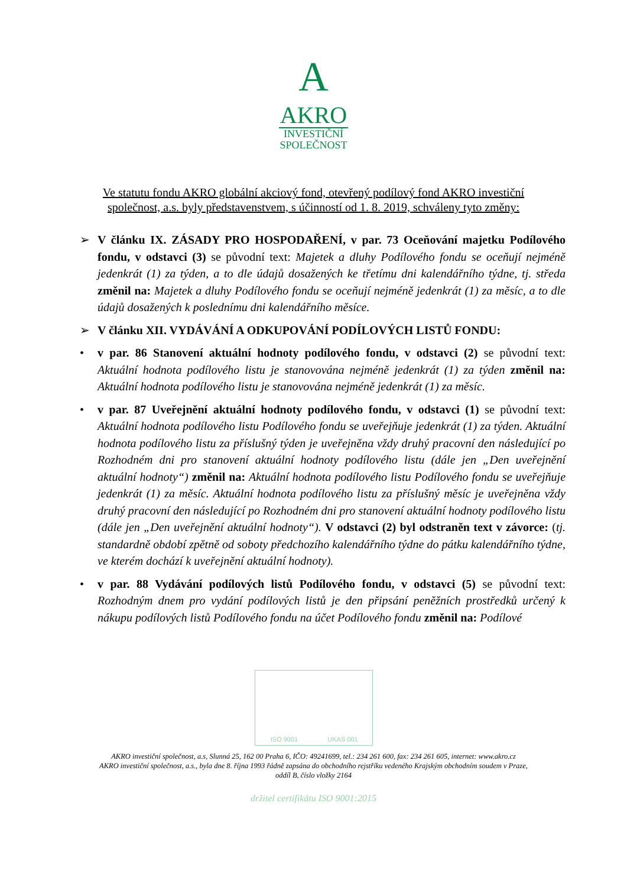A
AKRO
INVESTIČNÍ
SPOLEČNOST
Ve statutu fondu AKRO globální akciový fond, otevřený podílový fond AKRO investiční společnost, a.s. byly představenstvem, s účinností od 1. 8. 2019, schváleny tyto změny:
➢ V článku IX. ZÁSADY PRO HOSPODAŘENÍ, v par. 73 Oceňování majetku Podílového fondu, v odstavci (3) se původní text: Majetek a dluhy Podílového fondu se oceňují nejméně jedenkrát (1) za týden, a to dle údajů dosažených ke třetímu dni kalendářního týdne, tj. středa změnil na: Majetek a dluhy Podílového fondu se oceňují nejméně jedenkrát (1) za měsíc, a to dle údajů dosažených k poslednímu dni kalendářního měsíce.
➢ V článku XII. VYDÁVÁNÍ A ODKUPOVÁNÍ PODÍLOVÝCH LISTŮ FONDU:
• v par. 86 Stanovení aktuální hodnoty podílového fondu, v odstavci (2) se původní text: Aktuální hodnota podílového listu je stanovována nejméně jedenkrát (1) za týden změnil na: Aktuální hodnota podílového listu je stanovována nejméně jedenkrát (1) za měsíc.
• v par. 87 Uveřejnění aktuální hodnoty podílového fondu, v odstavci (1) se původní text: Aktuální hodnota podílového listu Podílového fondu se uveřejňuje jedenkrát (1) za týden. Aktuální hodnota podílového listu za příslušný týden je uveřejněna vždy druhý pracovní den následující po Rozhodném dni pro stanovení aktuální hodnoty podílového listu (dále jen „Den uveřejnění aktuální hodnoty“) změnil na: Aktuální hodnota podílového listu Podílového fondu se uveřejňuje jedenkrát (1) za měsíc. Aktuální hodnota podílového listu za příslušný měsíc je uveřejněna vždy druhý pracovní den následující po Rozhodném dni pro stanovení aktuální hodnoty podílového listu (dále jen „Den uveřejnění aktuální hodnoty“). V odstavci (2) byl odstraněn text v závorce: (tj. standardně období zpětně od soboty předchozího kalendářního týdne do pátku kalendářního týdne, ve kterém dochází k uveřejnění aktuální hodnoty).
• v par. 88 Vydávání podílových listů Podílového fondu, v odstavci (5) se původní text: Rozhodným dnem pro vydání podílových listů je den připsání peněžních prostředků určený k nákupu podílových listů Podílového fondu na účet Podílového fondu změnil na: Podílové
ISO 9001 UKAS 001
AKRO investiční společnost, a.s, Slunná 25, 162 00 Praha 6, IČO: 49241699, tel.: 234 261 600, fax: 234 261 605, internet: www.akro.cz
AKRO investiční společnost, a.s., byla dne 8. října 1993 řádně zapsána do obchodního rejstříku vedeného Krajským obchodním soudem v Praze,
oddíl B, číslo vložky 2164
držitel certifikátu ISO 9001:2015